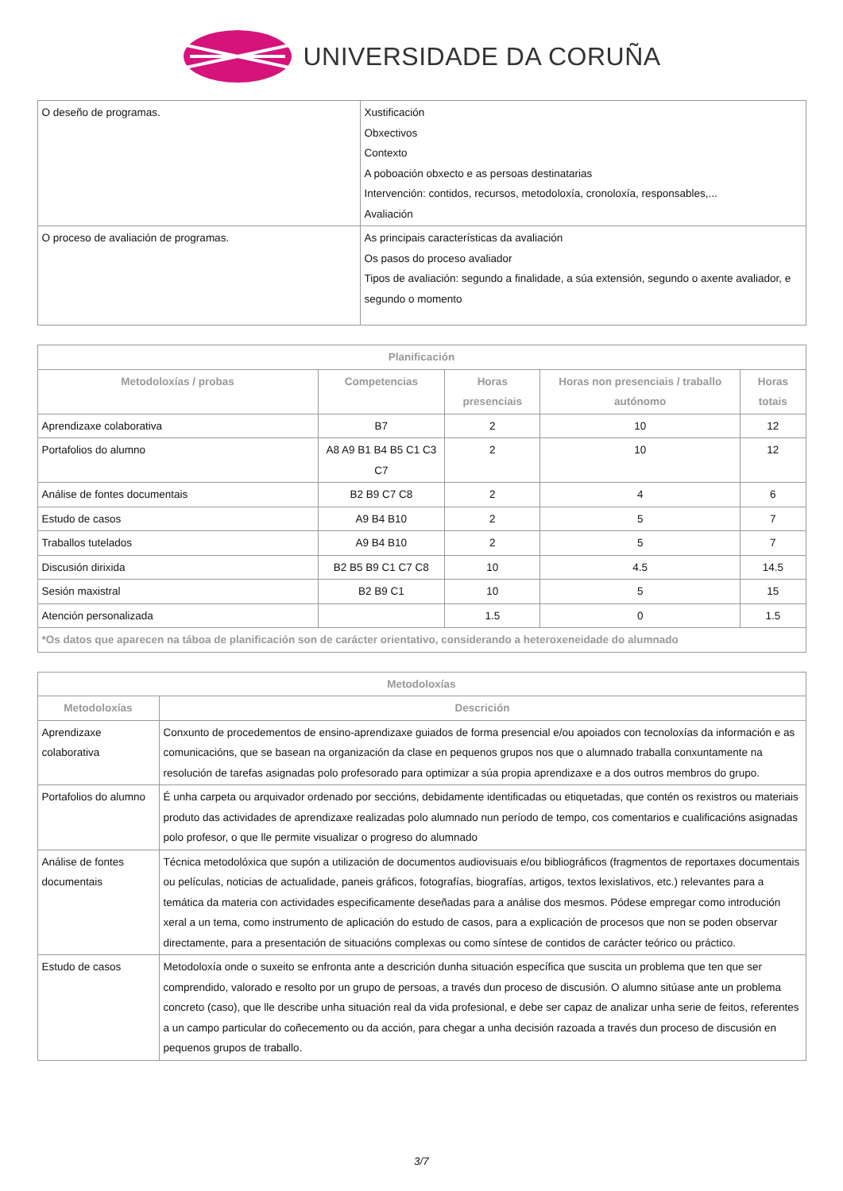UNIVERSIDADE DA CORUÑA
| O deseño de programas. | Xustificación Obxectivos Contexto A poboación obxecto e as persoas destinatarias Intervención: contidos, recursos, metodoloxía, cronoloxía, responsables,... Avaliación |
| O proceso de avaliación de programas. | As principais características da avaliación Os pasos do proceso avaliador Tipos de avaliación: segundo a finalidade, a súa extensión, segundo o axente avaliador, e segundo o momento |
| Planificación | | | | |
| --- | --- | --- | --- | --- |
| Metodoloxías / probas | Competencias | Horas presenciais | Horas non presenciais / traballo autónomo | Horas totais |
| Aprendizaxe colaborativa | B7 | 2 | 10 | 12 |
| Portafolios do alumno | A8 A9 B1 B4 B5 C1 C3 C7 | 2 | 10 | 12 |
| Análise de fontes documentais | B2 B9 C7 C8 | 2 | 4 | 6 |
| Estudo de casos | A9 B4 B10 | 2 | 5 | 7 |
| Traballos tutelados | A9 B4 B10 | 2 | 5 | 7 |
| Discusión dirixida | B2 B5 B9 C1 C7 C8 | 10 | 4.5 | 14.5 |
| Sesión maxistral | B2 B9 C1 | 10 | 5 | 15 |
| Atención personalizada | | 1.5 | 0 | 1.5 |
| *Os datos que aparecen na táboa de planificación son de carácter orientativo, considerando a heteroxeneidade do alumnado | | | | |
| Metodoloxías | |
| --- | --- |
| Metodoloxías | Descrición |
| Aprendizaxe colaborativa | Conxunto de procedementos de ensino-aprendizaxe guiados de forma presencial e/ou apoiados con tecnoloxías da información e as comunicacións, que se basean na organización da clase en pequenos grupos nos que o alumnado traballa conxuntamente na resolución de tarefas asignadas polo profesorado para optimizar a súa propia aprendizaxe e a dos outros membros do grupo. |
| Portafolios do alumno | É unha carpeta ou arquivador ordenado por seccións, debidamente identificadas ou etiquetadas, que contén os rexistros ou materiais produto das actividades de aprendizaxe realizadas polo alumnado nun período de tempo, cos comentarios e cualificacións asignadas polo profesor, o que lle permite visualizar o progreso do alumnado |
| Análise de fontes documentais | Técnica metodolóxica que supón a utilización de documentos audiovisuais e/ou bibliográficos (fragmentos de reportaxes documentais ou películas, noticias de actualidade, paneis gráficos, fotografías, biografías, artigos, textos lexislativos, etc.) relevantes para a temática da materia con actividades especificamente deseñadas para a análise dos mesmos. Pódese empregar como introdución xeral a un tema, como instrumento de aplicación do estudo de casos, para a explicación de procesos que non se poden observar directamente, para a presentación de situacións complexas ou como síntese de contidos de carácter teórico ou práctico. |
| Estudo de casos | Metodoloxía onde o suxeito se enfronta ante a descrición dunha situación específica que suscita un problema que ten que ser comprendido, valorado e resolto por un grupo de persoas, a través dun proceso de discusión. O alumno sitúase ante un problema concreto (caso), que lle describe unha situación real da vida profesional, e debe ser capaz de analizar unha serie de feitos, referentes a un campo particular do coñecemento ou da acción, para chegar a unha decisión razoada a través dun proceso de discusión en pequenos grupos de traballo. |
3/7